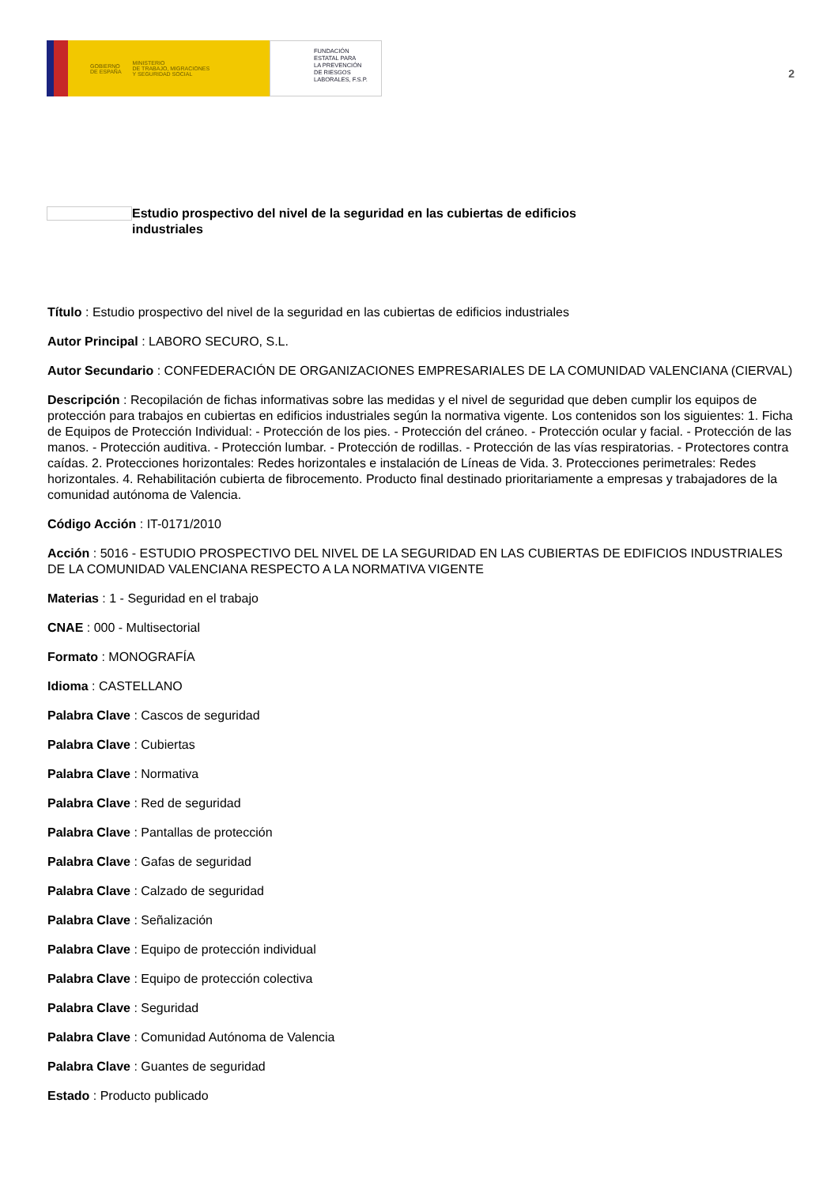GOBIERNO
DE ESPAÑA MINISTERIO
DE TRABAJO, MIGRACIONES
Y SEGURIDAD SOCIAL
FUNDACIÓN
ESTATAL PARA
LA PREVENCIÓN
DE RIESGOS
LABORALES, F.S.P.
2
Estudio prospectivo del nivel de la seguridad en las cubiertas de edificios industriales
Título : Estudio prospectivo del nivel de la seguridad en las cubiertas de edificios industriales
Autor Principal : LABORO SECURO, S.L.
Autor Secundario : CONFEDERACIÓN DE ORGANIZACIONES EMPRESARIALES DE LA COMUNIDAD VALENCIANA (CIERVAL)
Descripción : Recopilación de fichas informativas sobre las medidas y el nivel de seguridad que deben cumplir los equipos de protección para trabajos en cubiertas en edificios industriales según la normativa vigente. Los contenidos son los siguientes: 1. Ficha de Equipos de Protección Individual: - Protección de los pies. - Protección del cráneo. - Protección ocular y facial. - Protección de las manos. - Protección auditiva. - Protección lumbar. - Protección de rodillas. - Protección de las vías respiratorias. - Protectores contra caídas. 2. Protecciones horizontales: Redes horizontales e instalación de Líneas de Vida. 3. Protecciones perimetrales: Redes horizontales. 4. Rehabilitación cubierta de fibrocemento. Producto final destinado prioritariamente a empresas y trabajadores de la comunidad autónoma de Valencia.
Código Acción : IT-0171/2010
Acción : 5016 - ESTUDIO PROSPECTIVO DEL NIVEL DE LA SEGURIDAD EN LAS CUBIERTAS DE EDIFICIOS INDUSTRIALES DE LA COMUNIDAD VALENCIANA RESPECTO A LA NORMATIVA VIGENTE
Materias : 1 - Seguridad en el trabajo
CNAE : 000 - Multisectorial
Formato : MONOGRAFÍA
Idioma : CASTELLANO
Palabra Clave : Cascos de seguridad
Palabra Clave : Cubiertas
Palabra Clave : Normativa
Palabra Clave : Red de seguridad
Palabra Clave : Pantallas de protección
Palabra Clave : Gafas de seguridad
Palabra Clave : Calzado de seguridad
Palabra Clave : Señalización
Palabra Clave : Equipo de protección individual
Palabra Clave : Equipo de protección colectiva
Palabra Clave : Seguridad
Palabra Clave : Comunidad Autónoma de Valencia
Palabra Clave : Guantes de seguridad
Estado : Producto publicado